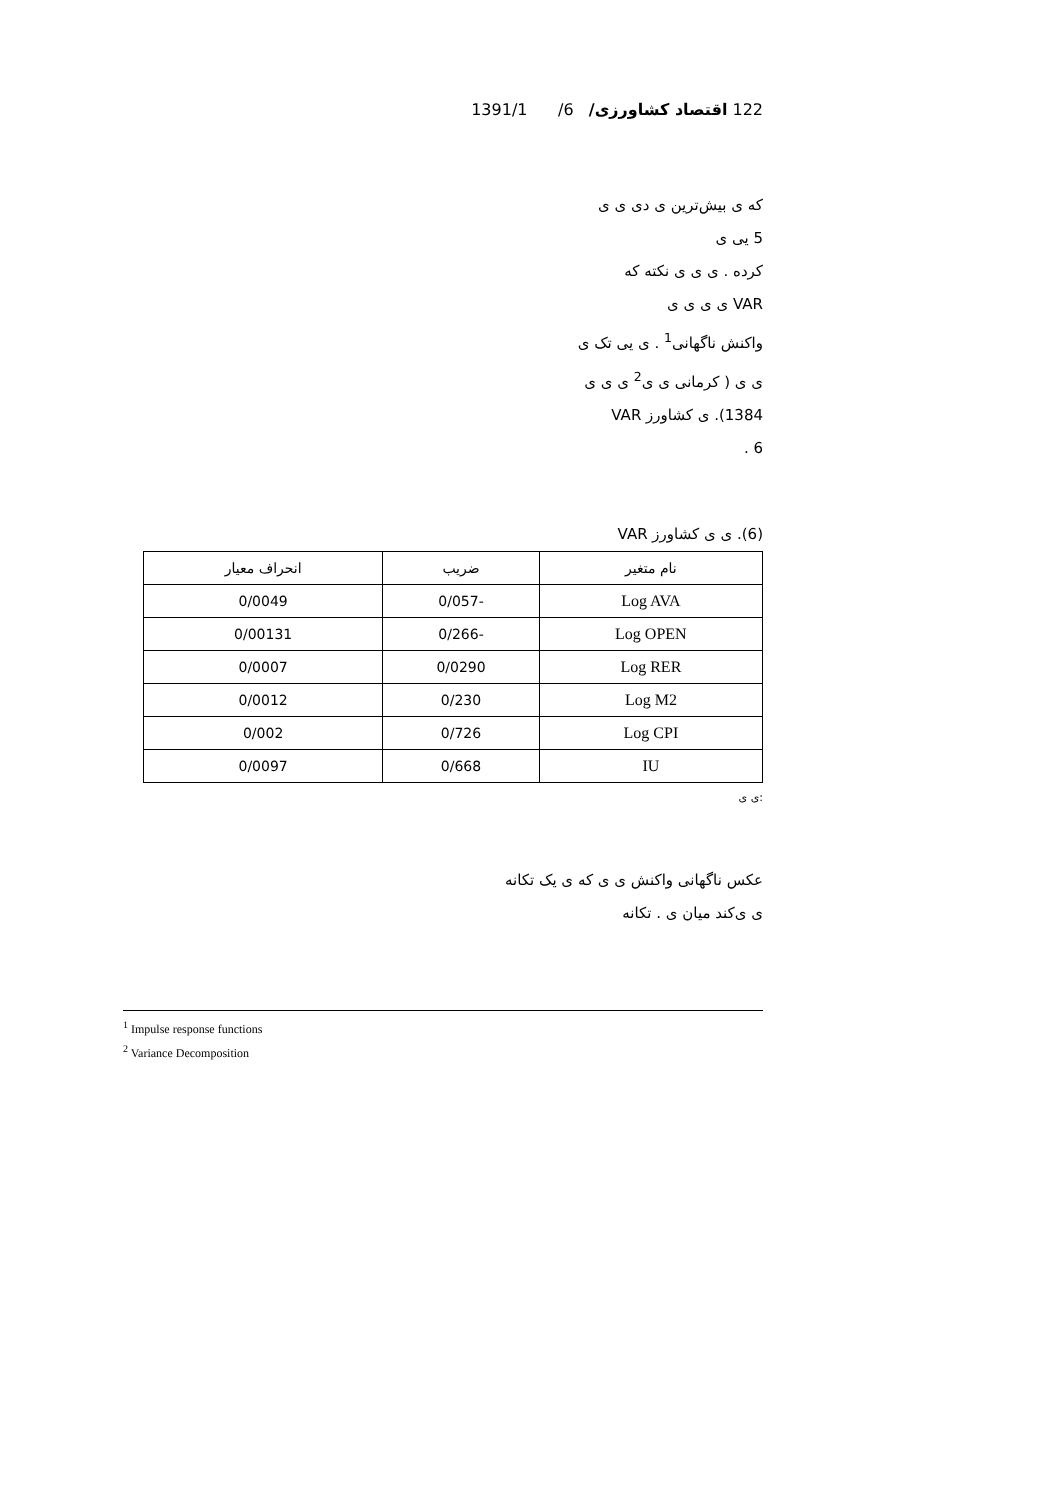122 اقتصاد کشاورزی/ 6/ 1391/1
که ی بیش‌ترین ی دی ی ی
5 یی ی
کرده . ی ی ی نکته که
VAR ی ی ی ی
واکنش ناگهانی<sup>1</sup> . ی یی تک ی
ی ی ( کرمانی ی ی<sup>2</sup> ی ی ی
1384). ی کشاورز VAR
6 .
(6). ی ی کشاورز VAR
| نام متغیر | ضریب | انحراف معیار |
| --- | --- | --- |
| Log AVA | -0/057 | 0/0049 |
| Log OPEN | -0/266 | 0/00131 |
| Log RER | 0/0290 | 0/0007 |
| Log M2 | 0/230 | 0/0012 |
| Log CPI | 0/726 | 0/002 |
| IU | 0/668 | 0/0097 |
:ی ی
عکس ناگهانی واکنش ی ی که ی یک تکانه
ی ی‌کند میان ی . تکانه
<sup>1</sup> Impulse response functions
<sup>2</sup> Variance Decomposition